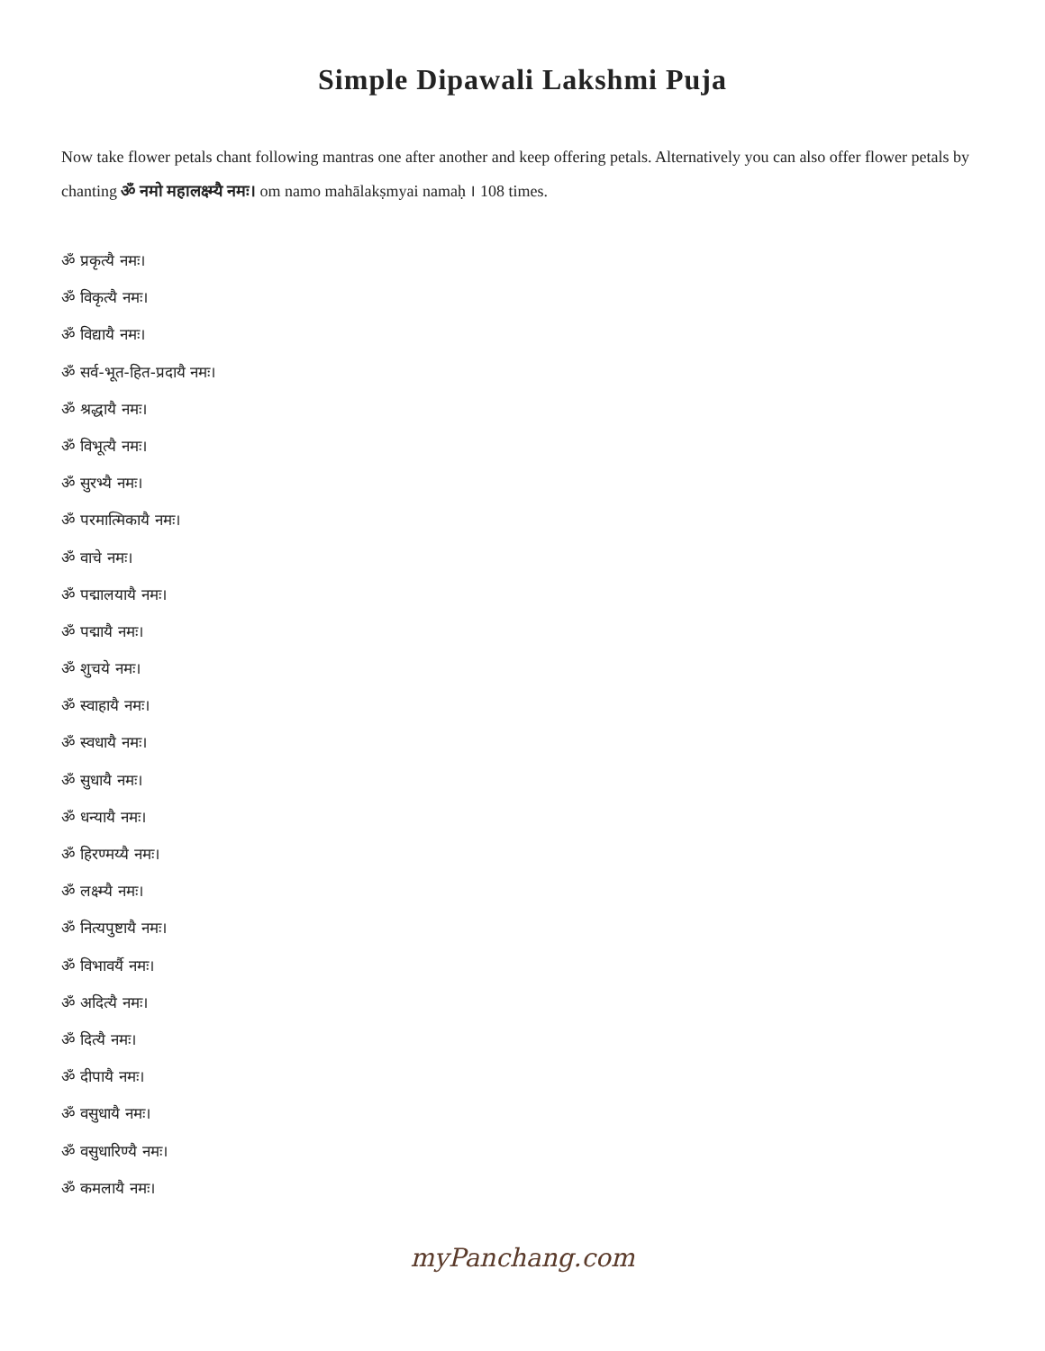Simple Dipawali Lakshmi Puja
Now take flower petals chant following mantras one after another and keep offering petals. Alternatively you can also offer flower petals by chanting ॐ नमो महालक्ष्म्यै नमः। om namo mahālakṣmyai namaḥ । 108 times.
ॐ प्रकृत्यै नमः।
ॐ विकृत्यै नमः।
ॐ विद्यायै नमः।
ॐ सर्व-भूत-हित-प्रदायै नमः।
ॐ श्रद्धायै नमः।
ॐ विभूत्यै नमः।
ॐ सुरभ्यै नमः।
ॐ परमात्मिकायै नमः।
ॐ वाचे नमः।
ॐ पद्मालयायै नमः।
ॐ पद्मायै नमः।
ॐ शुचये नमः।
ॐ स्वाहायै नमः।
ॐ स्वधायै नमः।
ॐ सुधायै नमः।
ॐ धन्यायै नमः।
ॐ हिरण्मय्यै नमः।
ॐ लक्ष्म्यै नमः।
ॐ नित्यपुष्टायै नमः।
ॐ विभावर्यै नमः।
ॐ अदित्यै नमः।
ॐ दित्यै नमः।
ॐ दीपायै नमः।
ॐ वसुधायै नमः।
ॐ वसुधारिण्यै नमः।
ॐ कमलायै नमः।
myPanchang.com